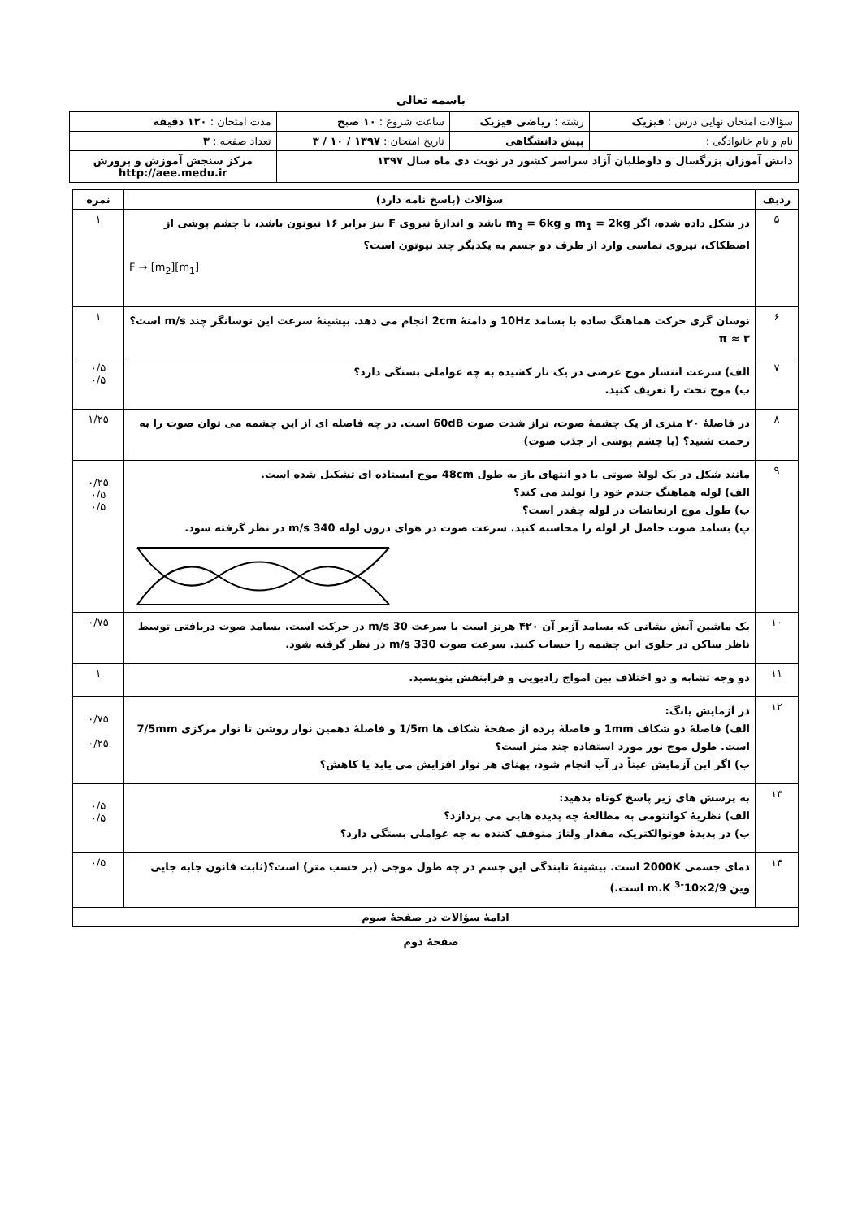باسمه تعالی
| سؤالات امتحان نهایی درس : فیزیک | رشته : ریاضی فیزیک | ساعت شروع : ۱۰ صبح | مدت امتحان : ۱۲۰ دقیقه |
| نام و نام خانوادگی : | پیش دانشگاهی | تاریخ امتحان : ۱۳۹۷ / ۱۰ / ۳ | تعداد صفحه : ۳ |
| دانش آموزان بزرگسال و داوطلبان آزاد سراسر کشور در نوبت دی ماه سال ۱۳۹۷ | | | مرکز سنجش آموزش و پرورش http://aee.medu.ir |
| ردیف | سؤالات (پاسخ نامه دارد) | نمره |
| --- | --- | --- |
| ۵ | در شکل داده شده، اگر m<sub>1</sub> = 2kg و m<sub>2</sub> = 6kg باشد و اندازهٔ نیروی F نیز برابر ۱۶ نیوتون باشد، با چشم پوشی از اصطکاک، نیروی تماسی وارد از طرف دو جسم به یکدیگر چند نیوتون است؟ F → [m<sub>2</sub>][m<sub>1</sub>] | ۱ |
| ۶ | نوسان گری حرکت هماهنگ ساده با بسامد 10Hz و دامنهٔ 2cm انجام می دهد. بیشینهٔ سرعت این نوسانگر چند m/s است؟ π ≈ ۳ | ۱ |
| ۷ | الف) سرعت انتشار موج عرضی در یک تار کشیده به چه عواملی بستگی دارد؟ ب) موج تخت را تعریف کنید. | ۰/۵ ۰/۵ |
| ۸ | در فاصلهٔ ۲۰ متری از یک چشمهٔ صوت، تراز شدت صوت 60dB است. در چه فاصله ای از این چشمه می توان صوت را به زحمت شنید؟ (با چشم پوشی از جذب صوت) | ۱/۲۵ |
| ۹ | مانند شکل در یک لولهٔ صوتی با دو انتهای باز به طول 48cm موج ایستاده ای تشکیل شده است. الف) لوله هماهنگ چندم خود را تولید می کند؟ ب) طول موج ارتعاشات در لوله چقدر است؟ پ) بسامد صوت حاصل از لوله را محاسبه کنید. سرعت صوت در هوای درون لوله 340 m/s در نظر گرفته شود. | ۰/۲۵ ۰/۵ ۰/۵ |
| ۱۰ | یک ماشین آتش نشانی که بسامد آژیر آن ۴۲۰ هرتز است با سرعت 30 m/s در حرکت است. بسامد صوت دریافتی توسط ناظر ساکن در جلوی این چشمه را حساب کنید. سرعت صوت 330 m/s در نظر گرفته شود. | ۰/۷۵ |
| ۱۱ | دو وجه تشابه و دو اختلاف بین امواج رادیویی و فرابنفش بنویسید. | ۱ |
| ۱۲ | در آزمایش یانگ: الف) فاصلهٔ دو شکاف 1mm و فاصلهٔ پرده از صفحهٔ شکاف ها 1/5m و فاصلهٔ دهمین نوار روشن تا نوار مرکزی 7/5mm است. طول موج نور مورد استفاده چند متر است؟ ب) اگر این آزمایش عیناً در آب انجام شود، پهنای هر نوار افزایش می یابد یا کاهش؟ | ۰/۷۵ ۰/۲۵ |
| ۱۳ | به پرسش های زیر پاسخ کوتاه بدهید: الف) نظریهٔ کوانتومی به مطالعهٔ چه پدیده هایی می پردازد؟ ب) در پدیدهٔ فوتوالکتریک، مقدار ولتاژ متوقف کننده به چه عواملی بستگی دارد؟ | ۰/۵ ۰/۵ |
| ۱۴ | دمای جسمی 2000K است. بیشینهٔ تابندگی این جسم در چه طول موجی (بر حسب متر) است؟(ثابت قانون جابه جایی وین 2/9×10<sup>-3</sup> m.K است.) | ۰/۵ |
| ادامهٔ سؤالات در صفحهٔ سوم | | |
صفحهٔ دوم